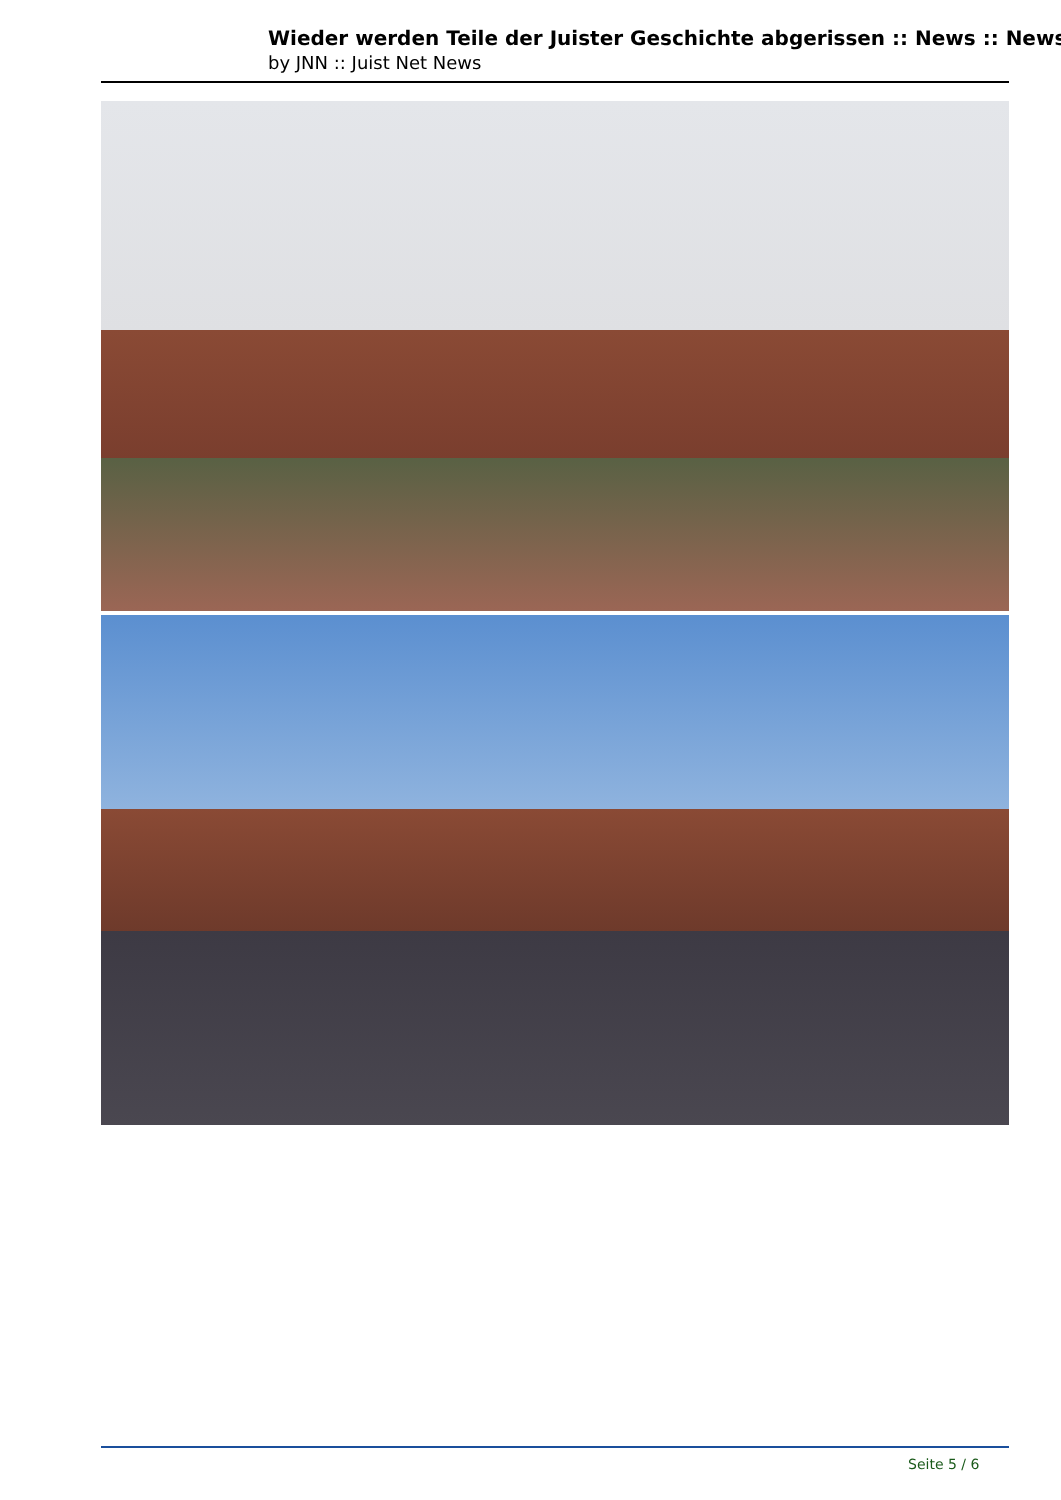Wieder werden Teile der Juister Geschichte abgerissen :: News :: News
by JNN :: Juist Net News
Seite 5 / 6